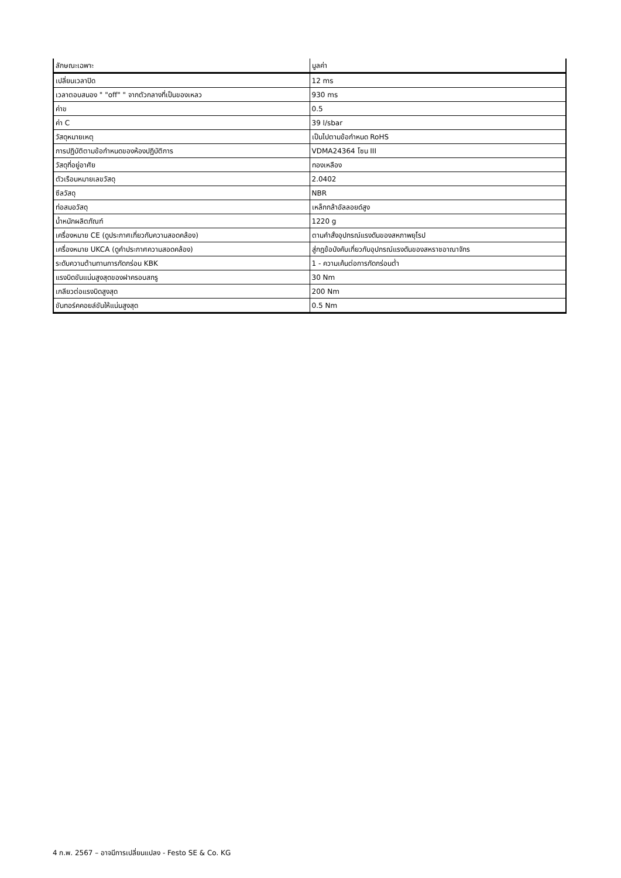| ลักษณะเฉพาะ | มูลค่า |
| --- | --- |
| เปลี่ยนเวลาปิด | 12 ms |
| เวลาตอบสนอง " "off" " จากตัวกลางที่เป็นของเหลว | 930 ms |
| ค่าข | 0.5 |
| ค่า C | 39 l/sbar |
| วัสดุหมายเหตุ | เป็นไปตามข้อกำหนด RoHS |
| การปฏิบัติตามข้อกำหนดของห้องปฏิบัติการ | VDMA24364 โซน III |
| วัสดุที่อยู่อาศัย | ทองเหลือง |
| ตัวเรือนหมายเลขวัสดุ | 2.0402 |
| ซีลวัสดุ | NBR |
| ท่อสมอวัสดุ | เหล็กกล้าอัลลอยด์สูง |
| น้ำหนักผลิตภัณฑ์ | 1220 g |
| เครื่องหมาย CE (ดูประกาศเกี่ยวกับความสอดคล้อง) | ตามคำสั่งอุปกรณ์แรงดันของสหภาพยุโรป |
| เครื่องหมาย UKCA (ดูคำประกาศความสอดคล้อง) | สู่กฎข้อบังคับเกี่ยวกับอุปกรณ์แรงดันของสหราชอาณาจักร |
| ระดับความต้านทานการกัดกร่อน KBK | 1 - ความเค้นต่อการกัดกร่อนต่ำ |
| แรงบิดขันแน่นสูงสุดของฝาครอบสกรู | 30 Nm |
| เกลียวต่อแรงบิดสูงสุด | 200 Nm |
| ขันทอร์คคอยล์ขันให้แน่นสูงสุด | 0.5 Nm |
4 ก.พ. 2567 – อาจมีการเปลี่ยนแปลง - Festo SE & Co. KG